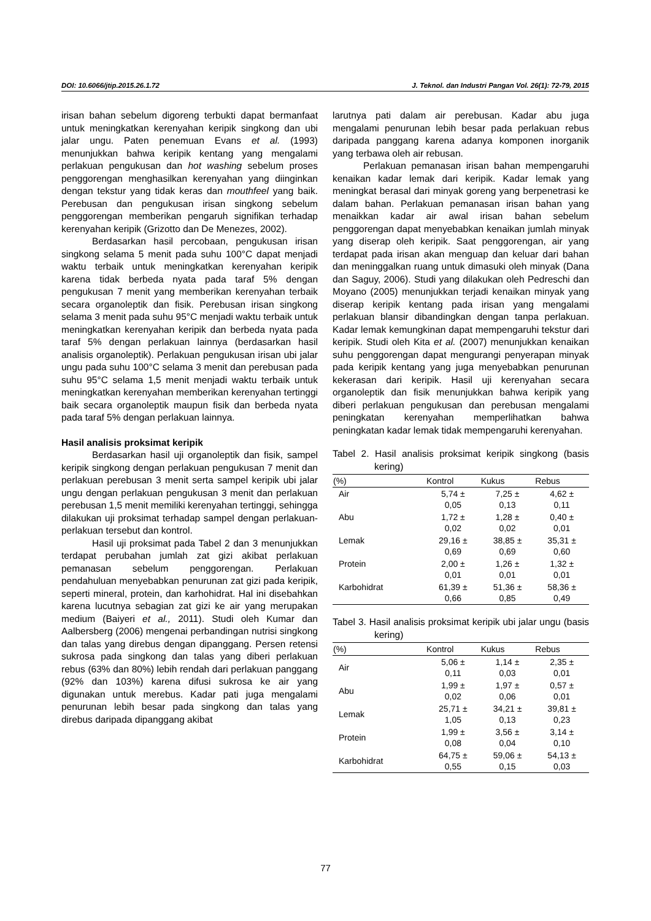DOI: 10.6066/jtip.2015.26.1.72 J. Teknol. dan Industri Pangan Vol. 26(1): 72-79, 2015
irisan bahan sebelum digoreng terbukti dapat bermanfaat untuk meningkatkan kerenyahan keripik singkong dan ubi jalar ungu. Paten penemuan Evans et al. (1993) menunjukkan bahwa keripik kentang yang mengalami perlakuan pengukusan dan hot washing sebelum proses penggorengan menghasilkan kerenyahan yang diinginkan dengan tekstur yang tidak keras dan mouthfeel yang baik. Perebusan dan pengukusan irisan singkong sebelum penggorengan memberikan pengaruh signifikan terhadap kerenyahan keripik (Grizotto dan De Menezes, 2002).
Berdasarkan hasil percobaan, pengukusan irisan singkong selama 5 menit pada suhu 100°C dapat menjadi waktu terbaik untuk meningkatkan kerenyahan keripik karena tidak berbeda nyata pada taraf 5% dengan pengukusan 7 menit yang memberikan kerenyahan terbaik secara organoleptik dan fisik. Perebusan irisan singkong selama 3 menit pada suhu 95°C menjadi waktu terbaik untuk meningkatkan kerenyahan keripik dan berbeda nyata pada taraf 5% dengan perlakuan lainnya (berdasarkan hasil analisis organoleptik). Perlakuan pengukusan irisan ubi jalar ungu pada suhu 100°C selama 3 menit dan perebusan pada suhu 95°C selama 1,5 menit menjadi waktu terbaik untuk meningkatkan kerenyahan memberikan kerenyahan tertinggi baik secara organoleptik maupun fisik dan berbeda nyata pada taraf 5% dengan perlakuan lainnya.
Hasil analisis proksimat keripik
Berdasarkan hasil uji organoleptik dan fisik, sampel keripik singkong dengan perlakuan pengukusan 7 menit dan perlakuan perebusan 3 menit serta sampel keripik ubi jalar ungu dengan perlakuan pengukusan 3 menit dan perlakuan perebusan 1,5 menit memiliki kerenyahan tertinggi, sehingga dilakukan uji proksimat terhadap sampel dengan perlakuan-perlakuan tersebut dan kontrol.
Hasil uji proksimat pada Tabel 2 dan 3 menunjukkan terdapat perubahan jumlah zat gizi akibat perlakuan pemanasan sebelum penggorengan. Perlakuan pendahuluan menyebabkan penurunan zat gizi pada keripik, seperti mineral, protein, dan karhohidrat. Hal ini disebahkan karena lucutnya sebagian zat gizi ke air yang merupakan medium (Baiyeri et al., 2011). Studi oleh Kumar dan Aalbersberg (2006) mengenai perbandingan nutrisi singkong dan talas yang direbus dengan dipanggang. Persen retensi sukrosa pada singkong dan talas yang diberi perlakuan rebus (63% dan 80%) lebih rendah dari perlakuan panggang (92% dan 103%) karena difusi sukrosa ke air yang digunakan untuk merebus. Kadar pati juga mengalami penurunan lebih besar pada singkong dan talas yang direbus daripada dipanggang akibat
larutnya pati dalam air perebusan. Kadar abu juga mengalami penurunan lebih besar pada perlakuan rebus daripada panggang karena adanya komponen inorganik yang terbawa oleh air rebusan.
Perlakuan pemanasan irisan bahan mempengaruhi kenaikan kadar lemak dari keripik. Kadar lemak yang meningkat berasal dari minyak goreng yang berpenetrasi ke dalam bahan. Perlakuan pemanasan irisan bahan yang menaikkan kadar air awal irisan bahan sebelum penggorengan dapat menyebabkan kenaikan jumlah minyak yang diserap oleh keripik. Saat penggorengan, air yang terdapat pada irisan akan menguap dan keluar dari bahan dan meninggalkan ruang untuk dimasuki oleh minyak (Dana dan Saguy, 2006). Studi yang dilakukan oleh Pedreschi dan Moyano (2005) menunjukkan terjadi kenaikan minyak yang diserap keripik kentang pada irisan yang mengalami perlakuan blansir dibandingkan dengan tanpa perlakuan. Kadar lemak kemungkinan dapat mempengaruhi tekstur dari keripik. Studi oleh Kita et al. (2007) menunjukkan kenaikan suhu penggorengan dapat mengurangi penyerapan minyak pada keripik kentang yang juga menyebabkan penurunan kekerasan dari keripik. Hasil uji kerenyahan secara organoleptik dan fisik menunjukkan bahwa keripik yang diberi perlakuan pengukusan dan perebusan mengalami peningkatan kerenyahan memperlihatkan bahwa peningkatan kadar lemak tidak mempengaruhi kerenyahan.
Tabel 2. Hasil analisis proksimat keripik singkong (basis kering)
| (%) | Kontrol | Kukus | Rebus |
| --- | --- | --- | --- |
| Air | 5,74 ± 0,05 | 7,25 ± 0,13 | 4,62 ± 0,11 |
| Abu | 1,72 ± 0,02 | 1,28 ± 0,02 | 0,40 ± 0,01 |
| Lemak | 29,16 ± 0,69 | 38,85 ± 0,69 | 35,31 ± 0,60 |
| Protein | 2,00 ± 0,01 | 1,26 ± 0,01 | 1,32 ± 0,01 |
| Karbohidrat | 61,39 ± 0,66 | 51,36 ± 0,85 | 58,36 ± 0,49 |
Tabel 3. Hasil analisis proksimat keripik ubi jalar ungu (basis kering)
| (%) | Kontrol | Kukus | Rebus |
| --- | --- | --- | --- |
| Air | 5,06 ± 0,11 | 1,14 ± 0,03 | 2,35 ± 0,01 |
| Abu | 1,99 ± 0,02 | 1,97 ± 0,06 | 0,57 ± 0,01 |
| Lemak | 25,71 ± 1,05 | 34,21 ± 0,13 | 39,81 ± 0,23 |
| Protein | 1,99 ± 0,08 | 3,56 ± 0,04 | 3,14 ± 0,10 |
| Karbohidrat | 64,75 ± 0,55 | 59,06 ± 0,15 | 54,13 ± 0,03 |
77